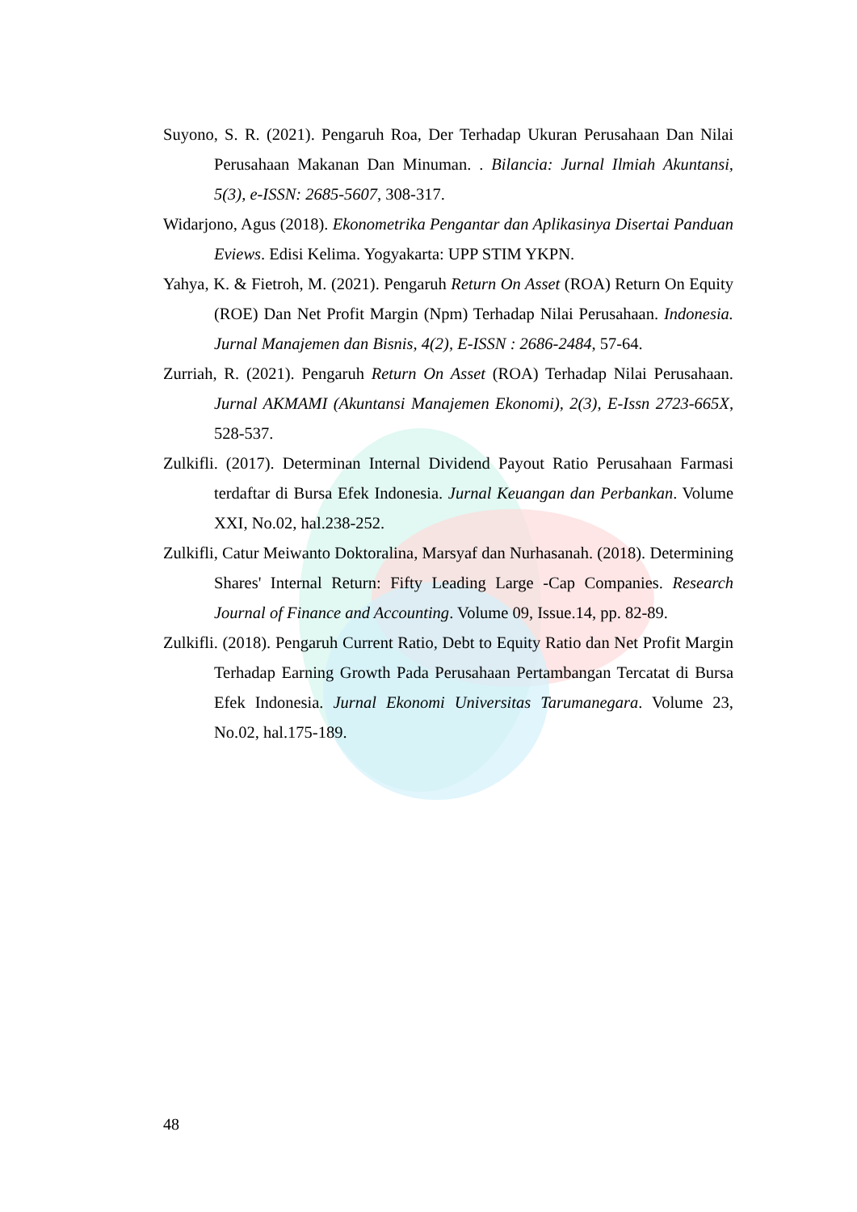Suyono, S. R. (2021). Pengaruh Roa, Der Terhadap Ukuran Perusahaan Dan Nilai Perusahaan Makanan Dan Minuman. . Bilancia: Jurnal Ilmiah Akuntansi, 5(3), e-ISSN: 2685-5607, 308-317.
Widarjono, Agus (2018). Ekonometrika Pengantar dan Aplikasinya Disertai Panduan Eviews. Edisi Kelima. Yogyakarta: UPP STIM YKPN.
Yahya, K. & Fietroh, M. (2021). Pengaruh Return On Asset (ROA) Return On Equity (ROE) Dan Net Profit Margin (Npm) Terhadap Nilai Perusahaan. Indonesia. Jurnal Manajemen dan Bisnis, 4(2), E-ISSN : 2686-2484, 57-64.
Zurriah, R. (2021). Pengaruh Return On Asset (ROA) Terhadap Nilai Perusahaan. Jurnal AKMAMI (Akuntansi Manajemen Ekonomi), 2(3), E-Issn 2723-665X, 528-537.
Zulkifli. (2017). Determinan Internal Dividend Payout Ratio Perusahaan Farmasi terdaftar di Bursa Efek Indonesia. Jurnal Keuangan dan Perbankan. Volume XXI, No.02, hal.238-252.
Zulkifli, Catur Meiwanto Doktoralina, Marsyaf dan Nurhasanah. (2018). Determining Shares' Internal Return: Fifty Leading Large -Cap Companies. Research Journal of Finance and Accounting. Volume 09, Issue.14, pp. 82-89.
Zulkifli. (2018). Pengaruh Current Ratio, Debt to Equity Ratio dan Net Profit Margin Terhadap Earning Growth Pada Perusahaan Pertambangan Tercatat di Bursa Efek Indonesia. Jurnal Ekonomi Universitas Tarumanegara. Volume 23, No.02, hal.175-189.
48